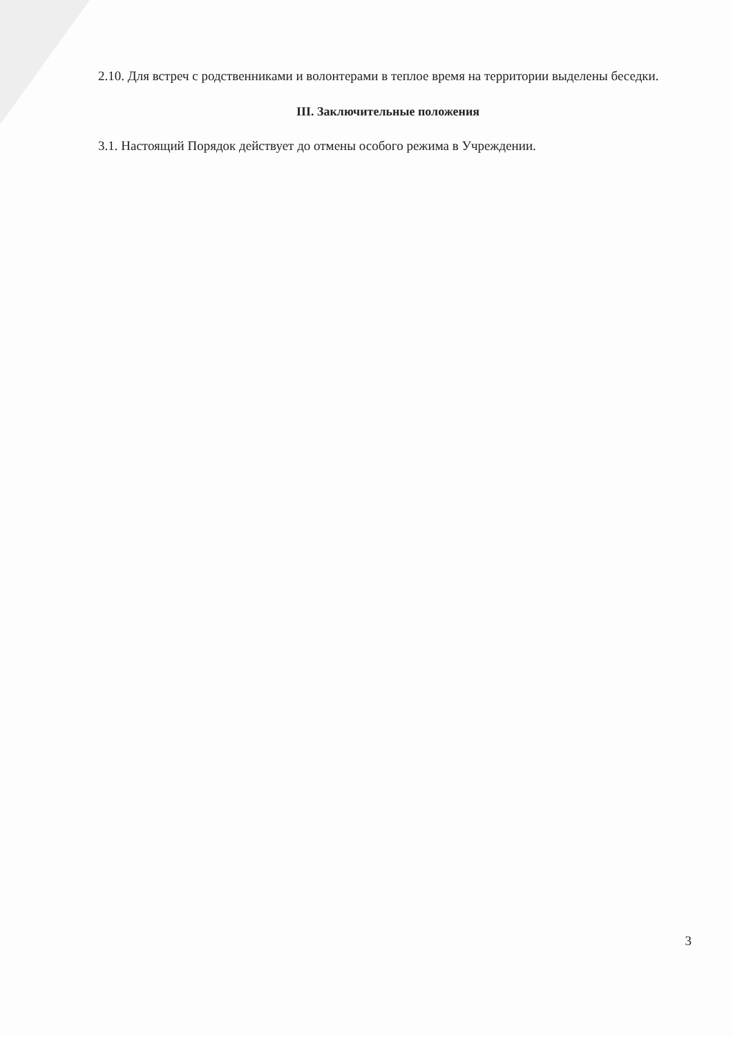2.10. Для встреч с родственниками и волонтерами в теплое время на территории выделены беседки.
III. Заключительные положения
3.1. Настоящий Порядок действует до отмены особого режима в Учреждении.
3